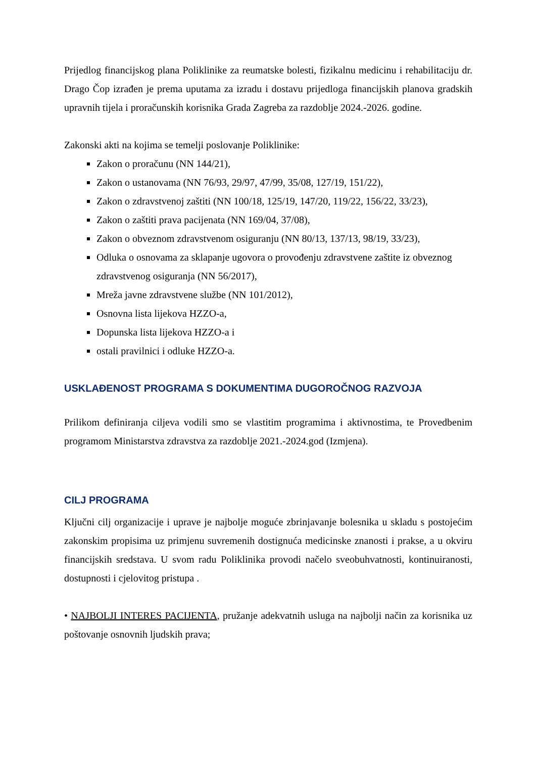Prijedlog financijskog plana Poliklinike za reumatske bolesti, fizikalnu medicinu i rehabilitaciju dr. Drago Čop izrađen je prema uputama za izradu i dostavu prijedloga financijskih planova gradskih upravnih tijela i proračunskih korisnika Grada Zagreba za razdoblje 2024.-2026. godine.
Zakonski akti na kojima se temelji poslovanje Poliklinike:
Zakon o proračunu (NN 144/21),
Zakon o ustanovama (NN 76/93, 29/97, 47/99, 35/08, 127/19, 151/22),
Zakon o zdravstvenoj zaštiti (NN 100/18, 125/19, 147/20, 119/22, 156/22, 33/23),
Zakon o zaštiti prava pacijenata (NN 169/04, 37/08),
Zakon o obveznom zdravstvenom osiguranju (NN 80/13, 137/13, 98/19, 33/23),
Odluka o osnovama za sklapanje ugovora o provođenju zdravstvene zaštite iz obveznog zdravstvenog osiguranja (NN 56/2017),
Mreža javne zdravstvene službe (NN 101/2012),
Osnovna lista lijekova HZZO-a,
Dopunska lista lijekova HZZO-a i
ostali pravilnici i odluke HZZO-a.
USKLAĐENOST PROGRAMA S DOKUMENTIMA DUGOROČNOG RAZVOJA
Prilikom definiranja ciljeva vodili smo se vlastitim programima i aktivnostima, te Provedbenim programom Ministarstva zdravstva za razdoblje 2021.-2024.god (Izmjena).
CILJ PROGRAMA
Ključni cilj organizacije i uprave je najbolje moguće zbrinjavanje bolesnika u skladu s postojećim zakonskim propisima uz primjenu suvremenih dostignuća medicinske znanosti i prakse, a u okviru financijskih sredstava. U svom radu Poliklinika provodi načelo sveobuhvatnosti, kontinuiranosti, dostupnosti i cjelovitog pristupa .
• NAJBOLJI INTERES PACIJENTA, pružanje adekvatnih usluga na najbolji način za korisnika uz poštovanje osnovnih ljudskih prava;